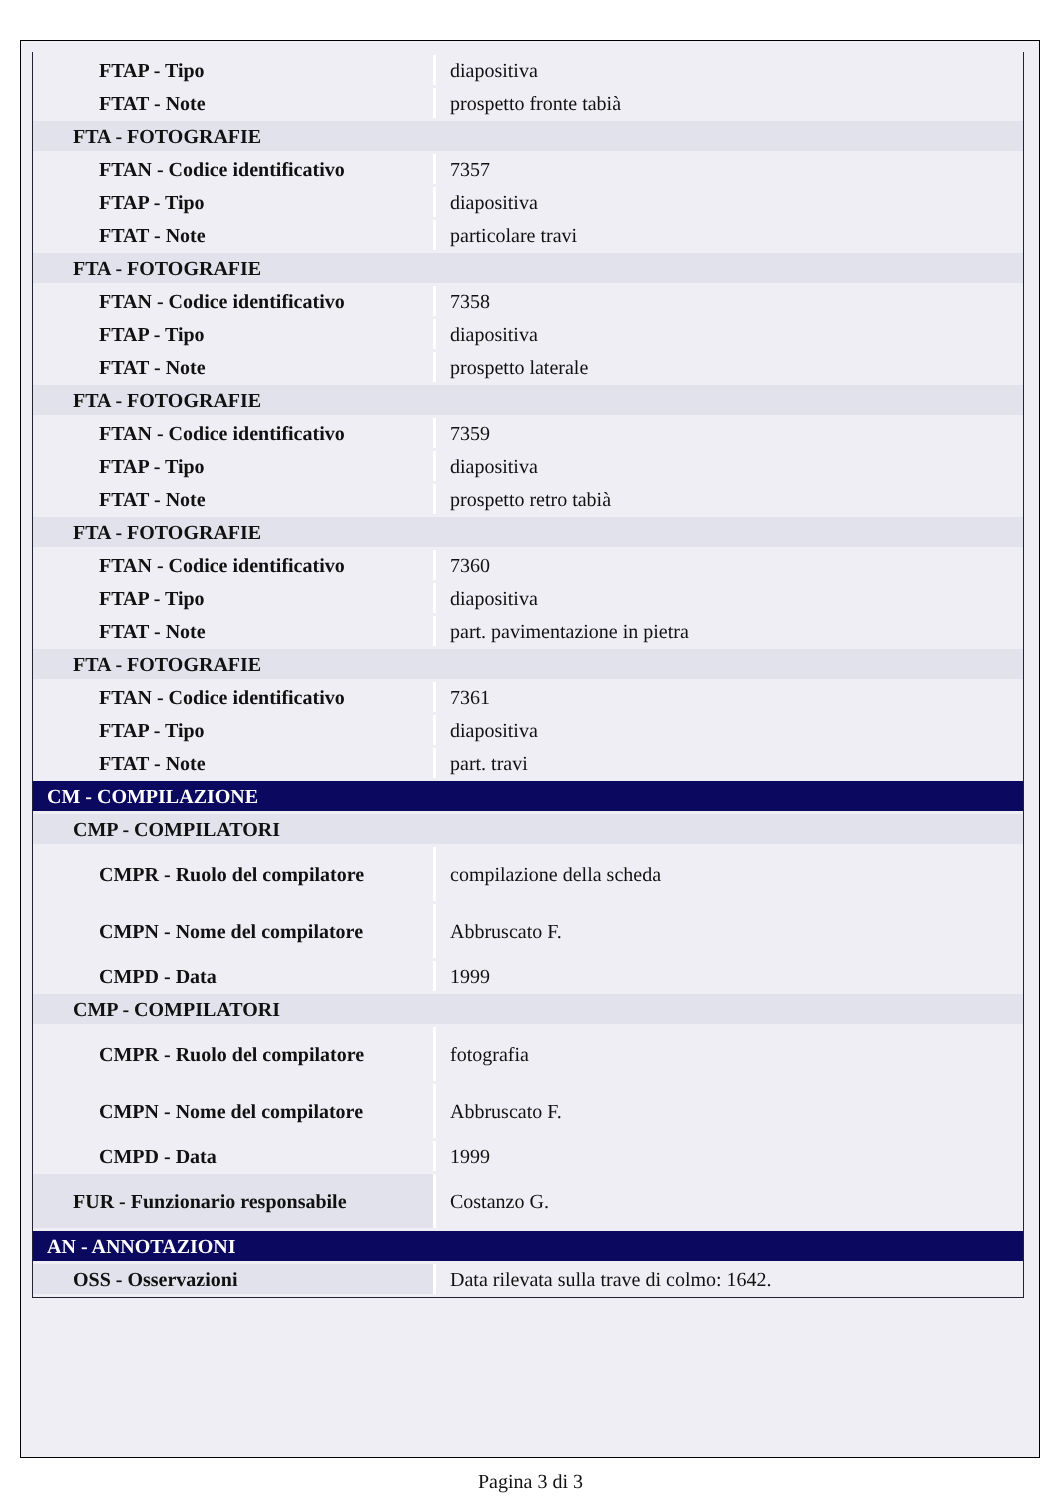| FTAP - Tipo | diapositiva |
| FTAT - Note | prospetto fronte tabià |
| FTA - FOTOGRAFIE | |
| FTAN - Codice identificativo | 7357 |
| FTAP - Tipo | diapositiva |
| FTAT - Note | particolare travi |
| FTA - FOTOGRAFIE | |
| FTAN - Codice identificativo | 7358 |
| FTAP - Tipo | diapositiva |
| FTAT - Note | prospetto laterale |
| FTA - FOTOGRAFIE | |
| FTAN - Codice identificativo | 7359 |
| FTAP - Tipo | diapositiva |
| FTAT - Note | prospetto retro tabià |
| FTA - FOTOGRAFIE | |
| FTAN - Codice identificativo | 7360 |
| FTAP - Tipo | diapositiva |
| FTAT - Note | part. pavimentazione in pietra |
| FTA - FOTOGRAFIE | |
| FTAN - Codice identificativo | 7361 |
| FTAP - Tipo | diapositiva |
| FTAT - Note | part. travi |
| CM - COMPILAZIONE | |
| CMP - COMPILATORI | |
| CMPR - Ruolo del compilatore | compilazione della scheda |
| CMPN - Nome del compilatore | Abbruscato F. |
| CMPD - Data | 1999 |
| CMP - COMPILATORI | |
| CMPR - Ruolo del compilatore | fotografia |
| CMPN - Nome del compilatore | Abbruscato F. |
| CMPD - Data | 1999 |
| FUR - Funzionario responsabile | Costanzo G. |
| AN - ANNOTAZIONI | |
| OSS - Osservazioni | Data rilevata sulla trave di colmo: 1642. |
Pagina 3 di 3